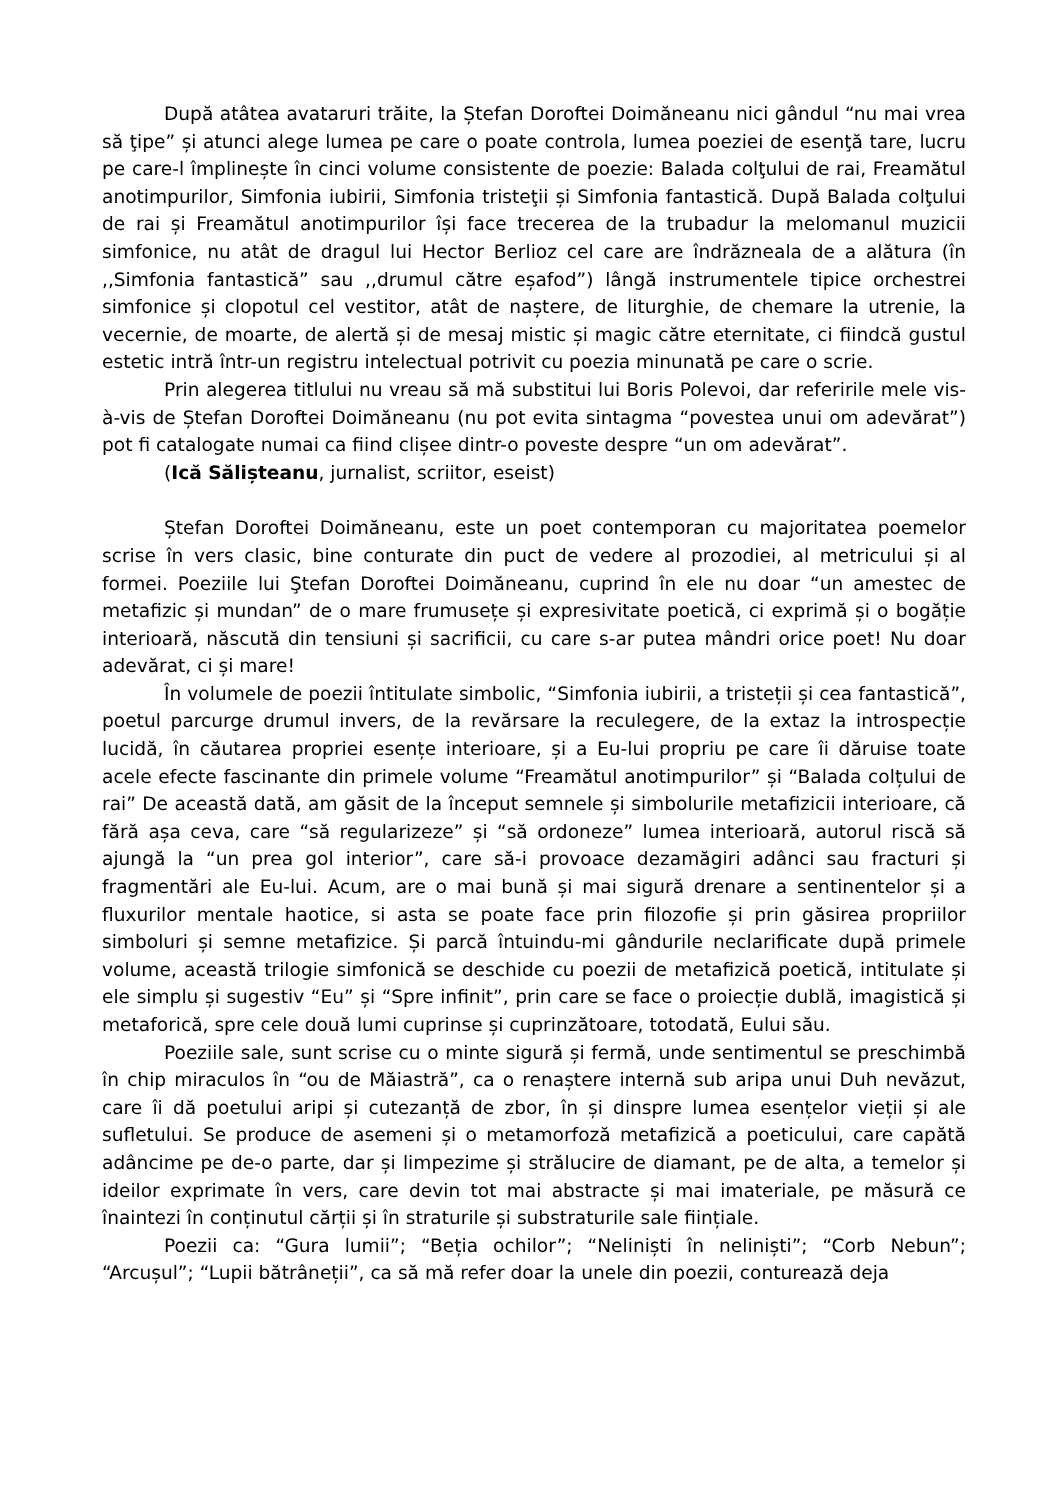După atâtea avataruri trăite, la Ștefan Doroftei Doimăneanu nici gândul “nu mai vrea să ţipe” și atunci alege lumea pe care o poate controla, lumea poeziei de esenţă tare, lucru pe care-l împlinește în cinci volume consistente de poezie: Balada colţului de rai, Freamătul anotimpurilor, Simfonia iubirii, Simfonia tristeţii și Simfonia fantastică. După Balada colţului de rai și Freamătul anotimpurilor își face trecerea de la trubadur la melomanul muzicii simfonice, nu atât de dragul lui Hector Berlioz cel care are îndrăzneala de a alătura (în ,,Simfonia fantastică” sau ,,drumul către eșafod”) lângă instrumentele tipice orchestrei simfonice și clopotul cel vestitor, atât de naștere, de liturghie, de chemare la utrenie, la vecernie, de moarte, de alertă și de mesaj mistic și magic către eternitate, ci fiindcă gustul estetic intră într-un registru intelectual potrivit cu poezia minunată pe care o scrie.
Prin alegerea titlului nu vreau să mă substitui lui Boris Polevoi, dar referirile mele vis-à-vis de Ștefan Doroftei Doimăneanu (nu pot evita sintagma “povestea unui om adevărat”) pot fi catalogate numai ca fiind clișee dintr-o poveste despre “un om adevărat”.
(Ică Sălișteanu, jurnalist, scriitor, eseist)
Ștefan Doroftei Doimăneanu, este un poet contemporan cu majoritatea poemelor scrise în vers clasic, bine conturate din puct de vedere al prozodiei, al metricului și al formei. Poeziile lui Ştefan Doroftei Doimăneanu, cuprind în ele nu doar “un amestec de metafizic și mundan” de o mare frumusețe și expresivitate poetică, ci exprimă și o bogăție interioară, născută din tensiuni și sacrificii, cu care s-ar putea mândri orice poet! Nu doar adevărat, ci și mare!
În volumele de poezii întitulate simbolic, “Simfonia iubirii, a tristeții și cea fantastică”, poetul parcurge drumul invers, de la revărsare la reculegere, de la extaz la introspecție lucidă, în căutarea propriei esențe interioare, și a Eu-lui propriu pe care îi dăruise toate acele efecte fascinante din primele volume “Freamătul anotimpurilor” și “Balada colțului de rai” De această dată, am găsit de la început semnele și simbolurile metafizicii interioare, că fără așa ceva, care “să regularizeze” și “să ordoneze” lumea interioară, autorul riscă să ajungă la “un prea gol interior”, care să-i provoace dezamăgiri adânci sau fracturi și fragmentări ale Eu-lui. Acum, are o mai bună și mai sigură drenare a sentinentelor și a fluxurilor mentale haotice, si asta se poate face prin filozofie și prin găsirea propriilor simboluri și semne metafizice. Și parcă întuindu-mi gândurile neclarificate după primele volume, această trilogie simfonică se deschide cu poezii de metafizică poetică, intitulate și ele simplu și sugestiv “Eu” și “Spre infinit”, prin care se face o proiecție dublă, imagistică și metaforică, spre cele două lumi cuprinse și cuprinzătoare, totodată, Eului său.
Poeziile sale, sunt scrise cu o minte sigură și fermă, unde sentimentul se preschimbă în chip miraculos în “ou de Măiastră”, ca o renaștere internă sub aripa unui Duh nevăzut, care îi dă poetului aripi și cutezanță de zbor, în și dinspre lumea esențelor vieții și ale sufletului. Se produce de asemeni și o metamorfoză metafizică a poeticului, care capătă adâncime pe de-o parte, dar și limpezime și strălucire de diamant, pe de alta, a temelor și ideilor exprimate în vers, care devin tot mai abstracte și mai imateriale, pe măsură ce înaintezi în conținutul cărții și în straturile și substraturile sale ființiale.
Poezii ca: “Gura lumii”; “Beția ochilor”; “Neliniști în neliniști”; “Corb Nebun”; “Arcușul”; “Lupii bătrâneții”, ca să mă refer doar la unele din poezii, conturează deja